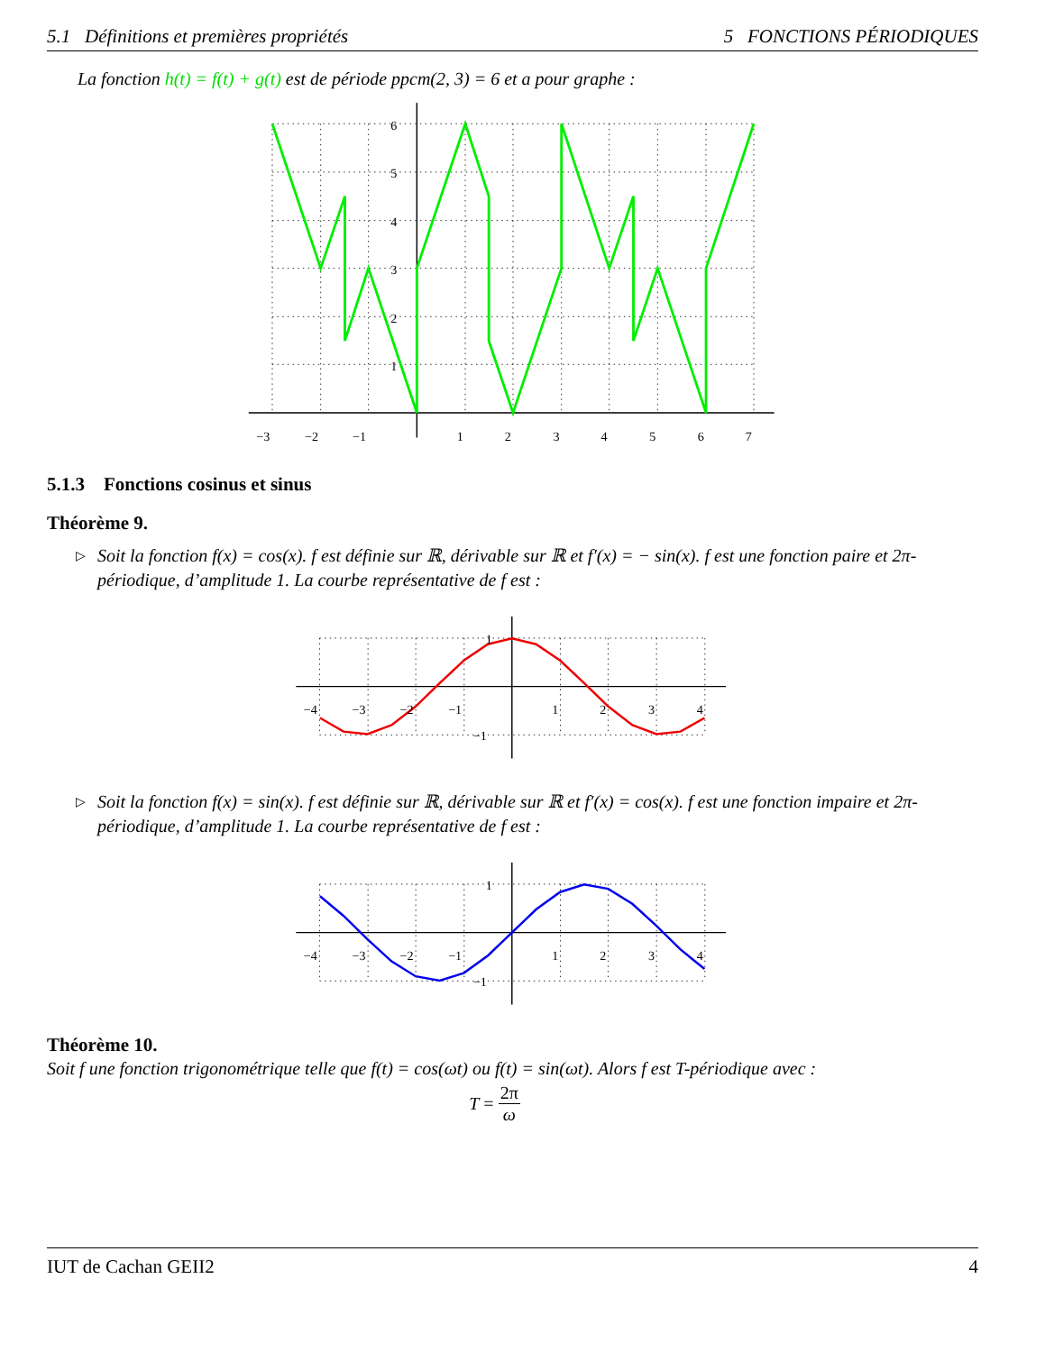5.1 Définitions et premières propriétés 5 FONCTIONS PÉRIODIQUES
La fonction h(t) = f(t) + g(t) est de période ppcm(2, 3) = 6 et a pour graphe :
6
5
4
3
2
1
−3
−2
−1
1
2
3
4
5
6
7
5.1.3 Fonctions cosinus et sinus
Théorème 9.
▷
Soit la fonction f(x) = cos(x). f est définie sur ℝ, dérivable sur ℝ et f′(x) = − sin(x). f est une fonction paire et 2π-périodique, d’amplitude 1. La courbe représentative de f est :
1
−1
−4
−3
−2
−1
1
2
3
4
▷
Soit la fonction f(x) = sin(x). f est définie sur ℝ, dérivable sur ℝ et f′(x) = cos(x). f est une fonction impaire et 2π-périodique, d’amplitude 1. La courbe représentative de f est :
1
−1
−4
−3
−2
−1
1
2
3
4
Théorème 10.
Soit f une fonction trigonométrique telle que f(t) = cos(ωt) ou f(t) = sin(ωt). Alors f est T-périodique avec :
T = 2π ω
IUT de Cachan GEII2 4